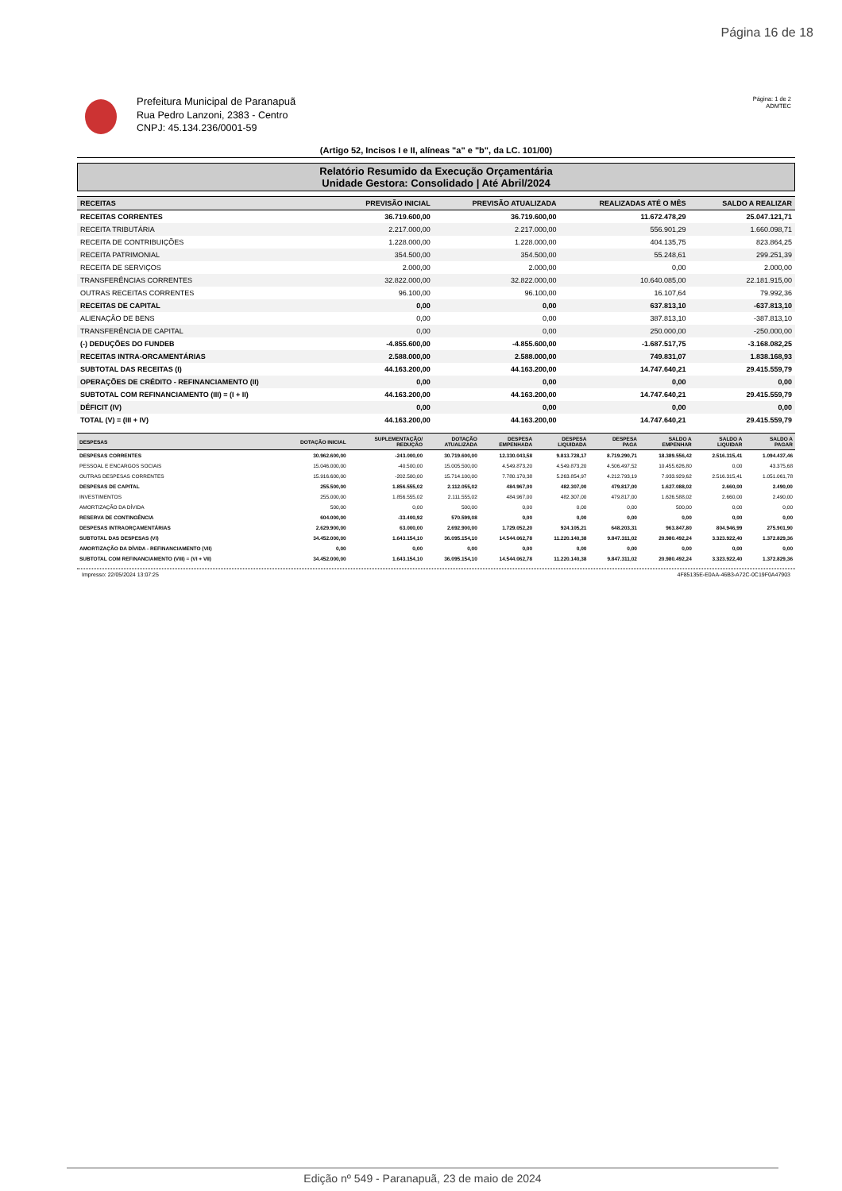Página 16 de 18
Prefeitura Municipal de Paranapuã
Rua Pedro Lanzoni, 2383 - Centro
CNPJ: 45.134.236/0001-59
Página: 1 de 2
ADMTEC
(Artigo 52, Incisos I e II, alíneas "a" e "b", da LC. 101/00)
Relatório Resumido da Execução Orçamentária
Unidade Gestora: Consolidado | Até Abril/2024
| RECEITAS | PREVISÃO INICIAL | PREVISÃO ATUALIZADA | REALIZADAS ATÉ O MÊS | SALDO A REALIZAR |
| --- | --- | --- | --- | --- |
| RECEITAS CORRENTES | 36.719.600,00 | 36.719.600,00 | 11.672.478,29 | 25.047.121,71 |
| RECEITA TRIBUTÁRIA | 2.217.000,00 | 2.217.000,00 | 556.901,29 | 1.660.098,71 |
| RECEITA DE CONTRIBUIÇÕES | 1.228.000,00 | 1.228.000,00 | 404.135,75 | 823.864,25 |
| RECEITA PATRIMONIAL | 354.500,00 | 354.500,00 | 55.248,61 | 299.251,39 |
| RECEITA DE SERVIÇOS | 2.000,00 | 2.000,00 | 0,00 | 2.000,00 |
| TRANSFERÊNCIAS CORRENTES | 32.822.000,00 | 32.822.000,00 | 10.640.085,00 | 22.181.915,00 |
| OUTRAS RECEITAS CORRENTES | 96.100,00 | 96.100,00 | 16.107,64 | 79.992,36 |
| RECEITAS DE CAPITAL | 0,00 | 0,00 | 637.813,10 | -637.813,10 |
| ALIENAÇÃO DE BENS | 0,00 | 0,00 | 387.813,10 | -387.813,10 |
| TRANSFERÊNCIA DE CAPITAL | 0,00 | 0,00 | 250.000,00 | -250.000,00 |
| (-) DEDUÇÕES DO FUNDEB | -4.855.600,00 | -4.855.600,00 | -1.687.517,75 | -3.168.082,25 |
| RECEITAS INTRA-ORCAMENTÁRIAS | 2.588.000,00 | 2.588.000,00 | 749.831,07 | 1.838.168,93 |
| SUBTOTAL DAS RECEITAS (I) | 44.163.200,00 | 44.163.200,00 | 14.747.640,21 | 29.415.559,79 |
| OPERAÇÕES DE CRÉDITO - REFINANCIAMENTO (II) | 0,00 | 0,00 | 0,00 | 0,00 |
| SUBTOTAL COM REFINANCIAMENTO (III) = (I + II) | 44.163.200,00 | 44.163.200,00 | 14.747.640,21 | 29.415.559,79 |
| DÉFICIT (IV) | 0,00 | 0,00 | 0,00 | 0,00 |
| TOTAL (V) = (III + IV) | 44.163.200,00 | 44.163.200,00 | 14.747.640,21 | 29.415.559,79 |
| DESPESAS | DOTAÇÃO INICIAL | SUPLEMENTAÇÃO/ REDUÇÃO | DOTAÇÃO ATUALIZADA | DESPESA EMPENHADA | DESPESA LIQUIDADA | DESPESA PAGA | SALDO A EMPENHAR | SALDO A LIQUIDAR | SALDO A PAGAR |
| --- | --- | --- | --- | --- | --- | --- | --- | --- | --- |
| DESPESAS CORRENTES | 30.962.600,00 | -243.000,00 | 30.719.600,00 | 12.330.043,58 | 9.813.728,17 | 8.719.290,71 | 18.389.556,42 | 2.516.315,41 | 1.094.437,46 |
| PESSOAL E ENCARGOS SOCIAIS | 15.046.000,00 | -40.500,00 | 15.005.500,00 | 4.549.873,20 | 4.549.873,20 | 4.506.497,52 | 10.455.626,80 | 0,00 | 43.375,68 |
| OUTRAS DESPESAS CORRENTES | 15.916.600,00 | -202.500,00 | 15.714.100,00 | 7.780.170,38 | 5.263.854,97 | 4.212.793,19 | 7.933.929,62 | 2.516.315,41 | 1.051.061,78 |
| DESPESAS DE CAPITAL | 255.500,00 | 1.856.555,02 | 2.112.055,02 | 484.967,00 | 482.307,00 | 479.817,00 | 1.627.088,02 | 2.660,00 | 2.490,00 |
| INVESTIMENTOS | 255.000,00 | 1.856.555,02 | 2.111.555,02 | 484.967,00 | 482.307,00 | 479.817,00 | 1.626.588,02 | 2.660,00 | 2.490,00 |
| AMORTIZAÇÃO DA DÍVIDA | 500,00 | 0,00 | 500,00 | 0,00 | 0,00 | 0,00 | 500,00 | 0,00 | 0,00 |
| RESERVA DE CONTINGÊNCIA | 604.000,00 | -33.400,92 | 570.599,08 | 0,00 | 0,00 | 0,00 | 0,00 | 0,00 | 0,00 |
| DESPESAS INTRAORÇAMENTÁRIAS | 2.629.900,00 | 63.000,00 | 2.692.900,00 | 1.729.052,20 | 924.105,21 | 648.203,31 | 963.847,80 | 804.946,99 | 275.901,90 |
| SUBTOTAL DAS DESPESAS (VI) | 34.452.000,00 | 1.643.154,10 | 36.095.154,10 | 14.544.062,78 | 11.220.140,38 | 9.847.311,02 | 20.980.492,24 | 3.323.922,40 | 1.372.829,36 |
| AMORTIZAÇÃO DA DÍVIDA - REFINANCIAMENTO (VII) | 0,00 | 0,00 | 0,00 | 0,00 | 0,00 | 0,00 | 0,00 | 0,00 | 0,00 |
| SUBTOTAL COM REFINANCIAMENTO (VIII) = (VI + VII) | 34.452.000,00 | 1.643.154,10 | 36.095.154,10 | 14.544.062,78 | 11.220.140,38 | 9.847.311,02 | 20.980.492,24 | 3.323.922,40 | 1.372.829,36 |
Impresso: 22/05/2024 13:07:25 4F85135E-E0AA-46B3-A72C-0C19F0A47903
Edição nº 549 - Paranapuã, 23 de maio de 2024